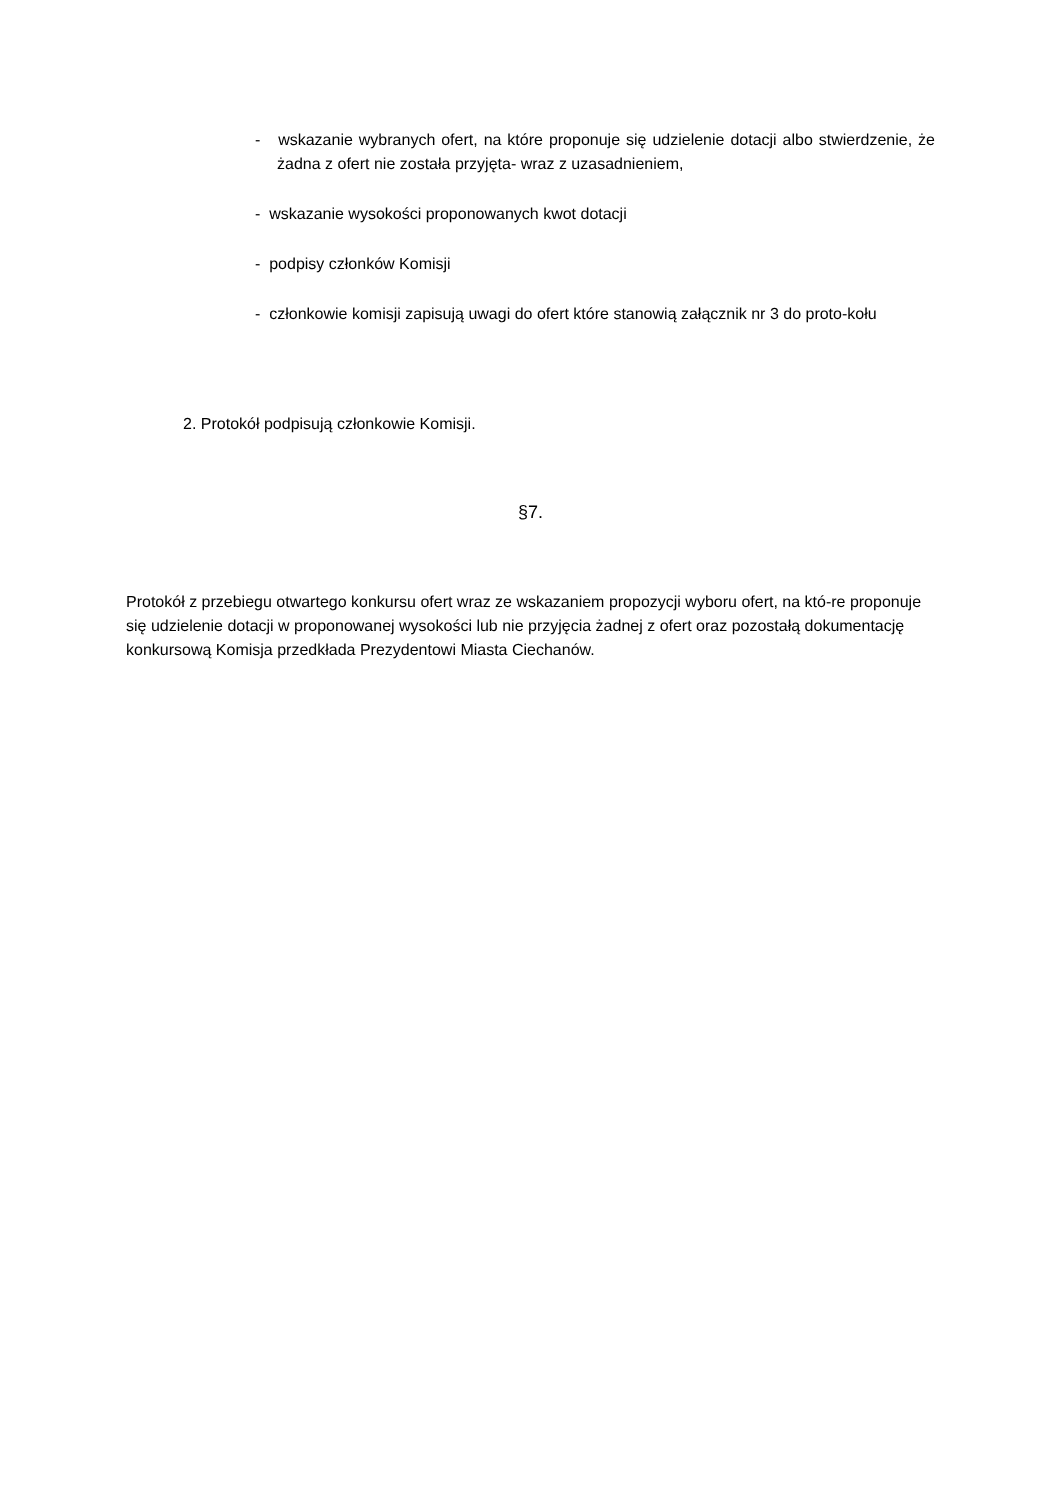- wskazanie wybranych ofert, na które proponuje się udzielenie dotacji albo stwierdzenie, że żadna z ofert nie została przyjęta- wraz z uzasadnieniem,
- wskazanie wysokości proponowanych kwot dotacji
- podpisy członków Komisji
- członkowie komisji zapisują uwagi do ofert które stanowią załącznik nr 3 do proto-kołu
2. Protokół podpisują członkowie Komisji.
§7.
Protokół z przebiegu otwartego konkursu ofert wraz ze wskazaniem propozycji wyboru ofert, na któ-re proponuje się udzielenie dotacji w proponowanej wysokości lub nie przyjęcia żadnej z ofert oraz pozostałą dokumentację konkursową Komisja przedkłada Prezydentowi Miasta Ciechanów.